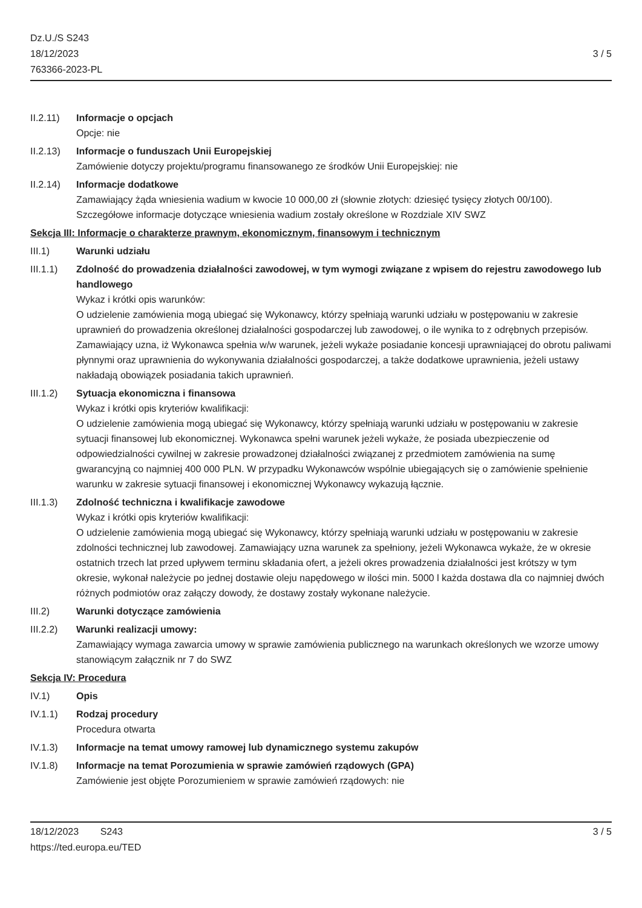Dz.U./S S243
18/12/2023
763366-2023-PL
3 / 5
II.2.11)
Informacje o opcjach
Opcje: nie
II.2.13)
Informacje o funduszach Unii Europejskiej
Zamówienie dotyczy projektu/programu finansowanego ze środków Unii Europejskiej: nie
II.2.14)
Informacje dodatkowe
Zamawiający żąda wniesienia wadium w kwocie 10 000,00 zł (słownie złotych: dziesięć tysięcy złotych 00/100). Szczegółowe informacje dotyczące wniesienia wadium zostały określone w Rozdziale XIV SWZ
Sekcja III: Informacje o charakterze prawnym, ekonomicznym, finansowym i technicznym
III.1) Warunki udziału
III.1.1)
Zdolność do prowadzenia działalności zawodowej, w tym wymogi związane z wpisem do rejestru zawodowego lub handlowego
Wykaz i krótki opis warunków:
O udzielenie zamówienia mogą ubiegać się Wykonawcy, którzy spełniają warunki udziału w postępowaniu w zakresie uprawnień do prowadzenia określonej działalności gospodarczej lub zawodowej, o ile wynika to z odrębnych przepisów. Zamawiający uzna, iż Wykonawca spełnia w/w warunek, jeżeli wykaże posiadanie koncesji uprawniającej do obrotu paliwami płynnymi oraz uprawnienia do wykonywania działalności gospodarczej, a także dodatkowe uprawnienia, jeżeli ustawy nakładają obowiązek posiadania takich uprawnień.
III.1.2)
Sytuacja ekonomiczna i finansowa
Wykaz i krótki opis kryteriów kwalifikacji:
O udzielenie zamówienia mogą ubiegać się Wykonawcy, którzy spełniają warunki udziału w postępowaniu w zakresie sytuacji finansowej lub ekonomicznej. Wykonawca spełni warunek jeżeli wykaże, że posiada ubezpieczenie od odpowiedzialności cywilnej w zakresie prowadzonej działalności związanej z przedmiotem zamówienia na sumę gwarancyjną co najmniej 400 000 PLN. W przypadku Wykonawców wspólnie ubiegających się o zamówienie spełnienie warunku w zakresie sytuacji finansowej i ekonomicznej Wykonawcy wykazują łącznie.
III.1.3)
Zdolność techniczna i kwalifikacje zawodowe
Wykaz i krótki opis kryteriów kwalifikacji:
O udzielenie zamówienia mogą ubiegać się Wykonawcy, którzy spełniają warunki udziału w postępowaniu w zakresie zdolności technicznej lub zawodowej. Zamawiający uzna warunek za spełniony, jeżeli Wykonawca wykaże, że w okresie ostatnich trzech lat przed upływem terminu składania ofert, a jeżeli okres prowadzenia działalności jest krótszy w tym okresie, wykonał należycie po jednej dostawie oleju napędowego w ilości min. 5000 l każda dostawa dla co najmniej dwóch różnych podmiotów oraz załączy dowody, że dostawy zostały wykonane należycie.
III.2) Warunki dotyczące zamówienia
III.2.2)
Warunki realizacji umowy:
Zamawiający wymaga zawarcia umowy w sprawie zamówienia publicznego na warunkach określonych we wzorze umowy stanowiącym załącznik nr 7 do SWZ
Sekcja IV: Procedura
IV.1) Opis
IV.1.1) Rodzaj procedury
Procedura otwarta
IV.1.3) Informacje na temat umowy ramowej lub dynamicznego systemu zakupów
IV.1.8) Informacje na temat Porozumienia w sprawie zamówień rządowych (GPA)
Zamówienie jest objęte Porozumieniem w sprawie zamówień rządowych: nie
18/12/2023 S243
https://ted.europa.eu/TED
3 / 5